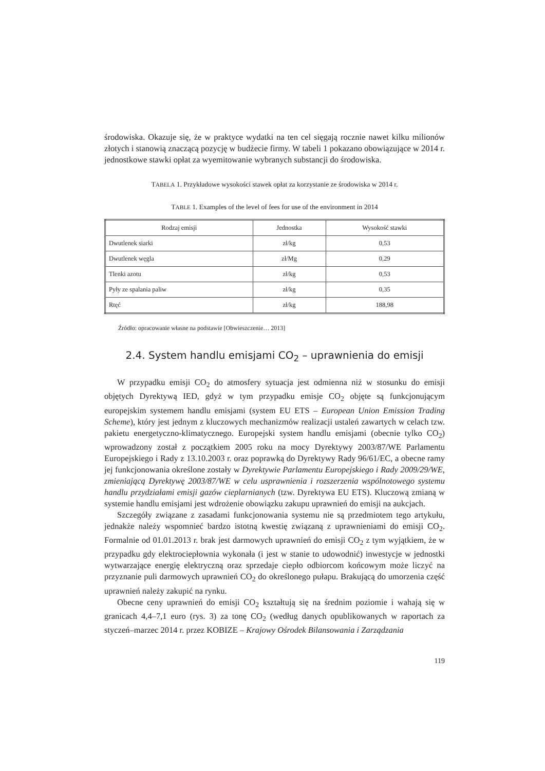środowiska. Okazuje się, że w praktyce wydatki na ten cel sięgają rocznie nawet kilku milionów złotych i stanowią znaczącą pozycję w budżecie firmy. W tabeli 1 pokazano obowiązujące w 2014 r. jednostkowe stawki opłat za wyemitowanie wybranych substancji do środowiska.
TABELA 1. Przykładowe wysokości stawek opłat za korzystanie ze środowiska w 2014 r.
TABLE 1. Examples of the level of fees for use of the environment in 2014
| Rodzaj emisji | Jednostka | Wysokość stawki |
| --- | --- | --- |
| Dwutlenek siarki | zł/kg | 0,53 |
| Dwutlenek węgla | zł/Mg | 0,29 |
| Tlenki azotu | zł/kg | 0,53 |
| Pyły ze spalania paliw | zł/kg | 0,35 |
| Rtęć | zł/kg | 188,98 |
Źródło: opracowanie własne na podstawie [Obwieszczenie… 2013]
2.4. System handlu emisjami CO<sub>2</sub> – uprawnienia do emisji
W przypadku emisji CO<sub>2</sub> do atmosfery sytuacja jest odmienna niż w stosunku do emisji objętych Dyrektywą IED, gdyż w tym przypadku emisje CO<sub>2</sub> objęte są funkcjonującym europejskim systemem handlu emisjami (system EU ETS – European Union Emission Trading Scheme), który jest jednym z kluczowych mechanizmów realizacji ustaleń zawartych w celach tzw. pakietu energetyczno-klimatycznego. Europejski system handlu emisjami (obecnie tylko CO<sub>2</sub>) wprowadzony został z początkiem 2005 roku na mocy Dyrektywy 2003/87/WE Parlamentu Europejskiego i Rady z 13.10.2003 r. oraz poprawką do Dyrektywy Rady 96/61/EC, a obecne ramy jej funkcjonowania określone zostały w Dyrektywie Parlamentu Europejskiego i Rady 2009/29/WE, zmieniającą Dyrektywę 2003/87/WE w celu usprawnienia i rozszerzenia wspólnotowego systemu handlu przydziałami emisji gazów cieplarnianych (tzw. Dyrektywa EU ETS). Kluczową zmianą w systemie handlu emisjami jest wdrożenie obowiązku zakupu uprawnień do emisji na aukcjach.
Szczegóły związane z zasadami funkcjonowania systemu nie są przedmiotem tego artykułu, jednakże należy wspomnieć bardzo istotną kwestię związaną z uprawnieniami do emisji CO<sub>2</sub>. Formalnie od 01.01.2013 r. brak jest darmowych uprawnień do emisji CO<sub>2</sub> z tym wyjątkiem, że w przypadku gdy elektrociepłownia wykonała (i jest w stanie to udowodnić) inwestycje w jednostki wytwarzające energię elektryczną oraz sprzedaje ciepło odbiorcom końcowym może liczyć na przyznanie puli darmowych uprawnień CO<sub>2</sub> do określonego pułapu. Brakującą do umorzenia część uprawnień należy zakupić na rynku.
Obecne ceny uprawnień do emisji CO<sub>2</sub> kształtują się na średnim poziomie i wahają się w granicach 4,4–7,1 euro (rys. 3) za tonę CO<sub>2</sub> (według danych opublikowanych w raportach za styczeń–marzec 2014 r. przez KOBIZE – Krajowy Ośrodek Bilansowania i Zarządzania
119